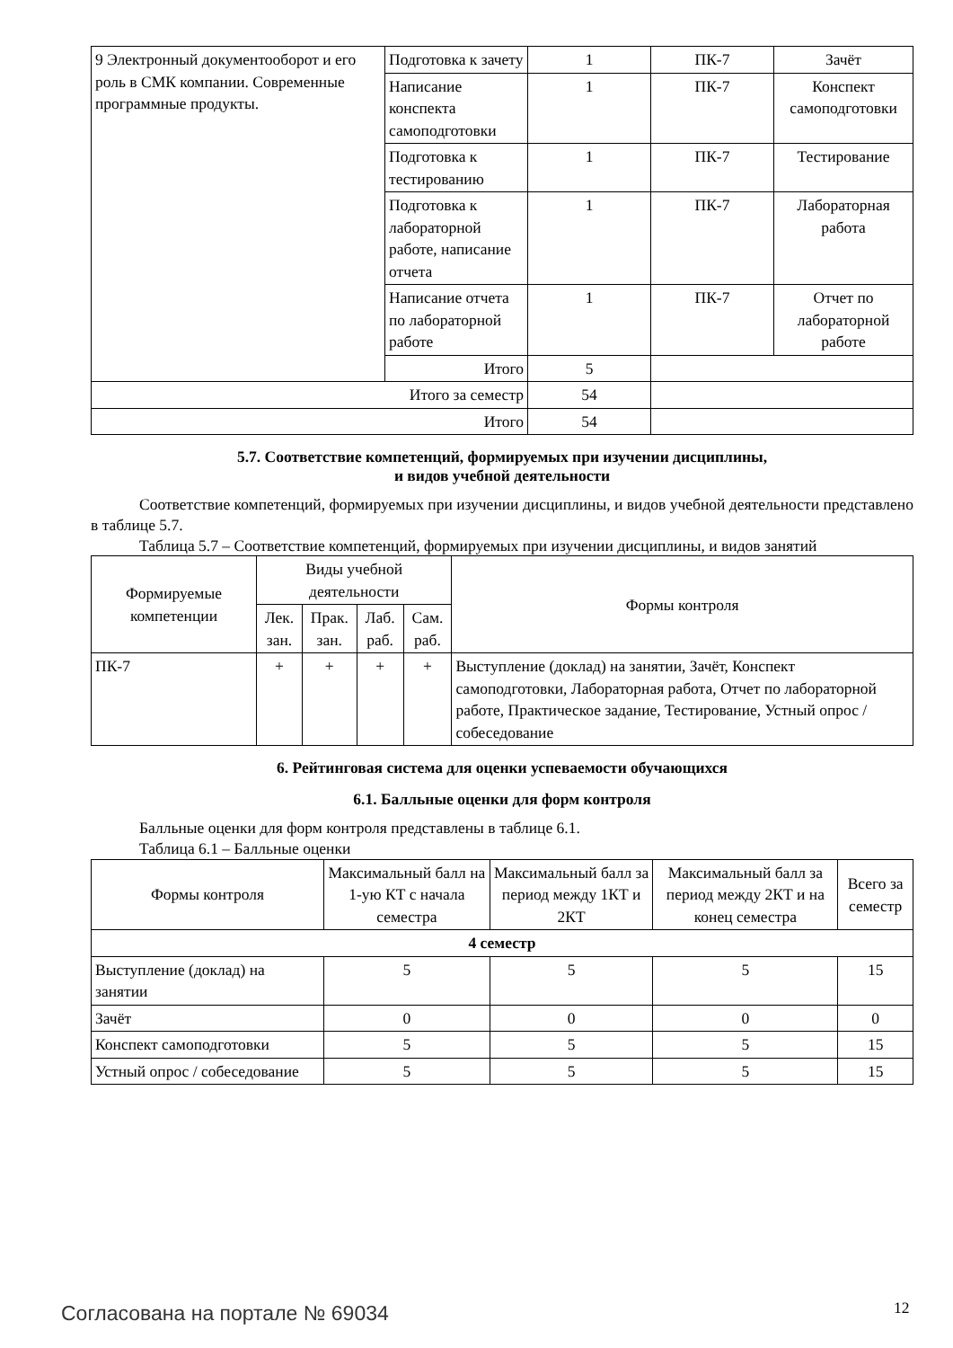| 9 Электронный документооборот и его роль в СМК компании. Современные программные продукты. | Подготовка к зачету | 1 | ПК-7 | Зачёт |
| | Написание конспекта самоподготовки | 1 | ПК-7 | Конспект самоподготовки |
| | Подготовка к тестированию | 1 | ПК-7 | Тестирование |
| | Подготовка к лабораторной работе, написание отчета | 1 | ПК-7 | Лабораторная работа |
| | Написание отчета по лабораторной работе | 1 | ПК-7 | Отчет по лабораторной работе |
| | Итого | 5 | | |
| Итого за семестр | | 54 | | |
| Итого | | 54 | | |
5.7. Соответствие компетенций, формируемых при изучении дисциплины,
и видов учебной деятельности
Соответствие компетенций, формируемых при изучении дисциплины, и видов учебной деятельности представлено в таблице 5.7.
Таблица 5.7 – Соответствие компетенций, формируемых при изучении дисциплины, и видов занятий
| Формируемые компетенции | Виды учебной деятельности | | | | Формы контроля |
| --- | --- | --- | --- | --- | --- |
| | Лек. зан. | Прак. зан. | Лаб. раб. | Сам. раб. | |
| ПК-7 | + | + | + | + | Выступление (доклад) на занятии, Зачёт, Конспект самоподготовки, Лабораторная работа, Отчет по лабораторной работе, Практическое задание, Тестирование, Устный опрос / собеседование |
6. Рейтинговая система для оценки успеваемости обучающихся
6.1. Балльные оценки для форм контроля
Балльные оценки для форм контроля представлены в таблице 6.1.
Таблица 6.1 – Балльные оценки
| Формы контроля | Максимальный балл на 1-ую КТ с начала семестра | Максимальный балл за период между 1КТ и 2КТ | Максимальный балл за период между 2КТ и на конец семестра | Всего за семестр |
| --- | --- | --- | --- | --- |
| 4 семестр | | | | |
| Выступление (доклад) на занятии | 5 | 5 | 5 | 15 |
| Зачёт | 0 | 0 | 0 | 0 |
| Конспект самоподготовки | 5 | 5 | 5 | 15 |
| Устный опрос / собеседование | 5 | 5 | 5 | 15 |
Согласована на портале № 69034 12